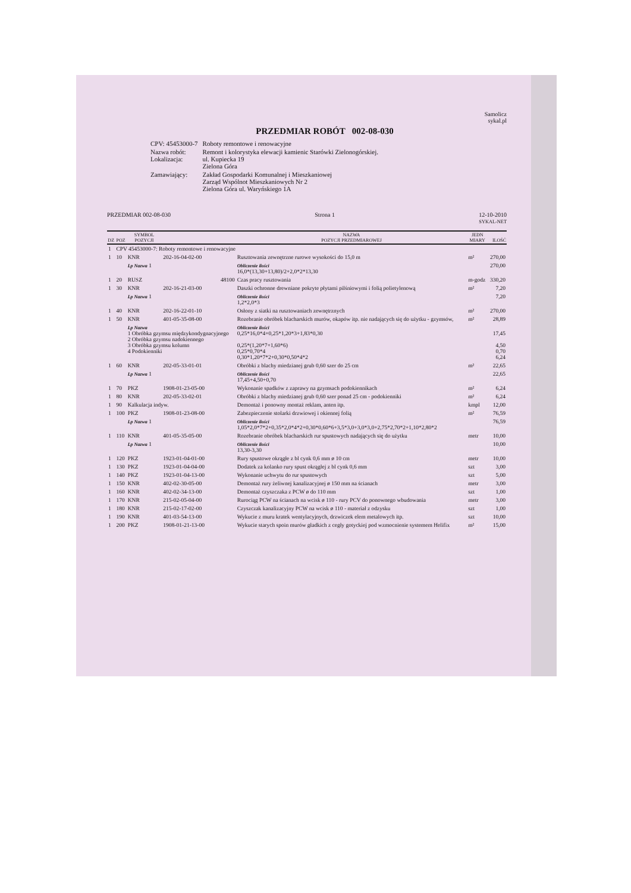Samolicz
sykal.pl
PRZEDMIAR ROBÓT 002-08-030
| | CPV: 45453000-7 | Roboty remontowe i renowacyjne |
| | Nazwa robót: Lokalizacja: | Remont i kolorystyka elewacji kamienic Starówki Zielonogórskiej. ul. Kupiecka 19 Zielona Góra |
| | Zamawiający: | Zakład Gospodarki Komunalnej i Mieszkaniowej Zarząd Wspólnot Mieszkaniowych Nr 2 Zielona Góra ul. Waryńskiego 1A |
PRZEDMIAR 002-08-030 Strona 1 12-10-2010
SYKAL-NET
| DZ | POZ | SYMBOL POZYCJI | | NAZWA POZYCJI PRZEDMIAROWEJ | JEDN MIARY | ILOŚĆ |
| --- | --- | --- | --- | --- | --- | --- |
| 1 | CPV 45453000-7: Roboty remontowe i renowacyjne | | | | | |
| 1 | 10 | KNR | 202-16-04-02-00 | Rusztowania zewnętrzne rurowe wysokości do 15,0 m | m² | 270,00 |
| | | Lp Nazwa 1 | | Obliczenie ilości 16,0*(13,30+13,80)/2+2,0*2*13,30 | | 270,00 |
| 1 | 20 | RUSZ | 48100 | Czas pracy rusztowania | m-godz | 330,20 |
| 1 | 30 | KNR | 202-16-21-03-00 | Daszki ochronne drewniane pokryte płytami pilśniowymi i folią polietylenową | m² | 7,20 |
| | | Lp Nazwa 1 | | Obliczenie ilości 1,2*2,0*3 | | 7,20 |
| 1 | 40 | KNR | 202-16-22-01-10 | Osłony z siatki na rusztowaniach zewnętrznych | m² | 270,00 |
| 1 | 50 | KNR | 401-05-35-08-00 | Rozebranie obróbek blacharskich murów, okapów itp. nie nadających się do użytku - gzymsów, | m² | 28,89 |
| | | Lp Nazwa 1 Obróbka gzymsu międzykondygnacyjnego 2 Obróbka gzymsu nadokiennego 3 Obróbka gzymsu kolumn 4 Podokienniki | | Obliczenie ilości 0,25*16,0*4+0,25*1,20*3+1,83*0,30 0,25*(1,20*7+1,60*6) 0,25*0,70*4 0,30*1,20*7*2+0,30*0,50*4*2 | | 17,45 4,50 0,70 6,24 |
| 1 | 60 | KNR | 202-05-33-01-01 | Obróbki z blachy miedzianej grub 0,60 szer do 25 cm | m² | 22,65 |
| | | Lp Nazwa 1 | | Obliczenie ilości 17,45+4,50+0,70 | | 22,65 |
| 1 | 70 | PKZ | 1908-01-23-05-00 | Wykonanie spadków z zaprawy na gzymsach podokiennikach | m² | 6,24 |
| 1 | 80 | KNR | 202-05-33-02-01 | Obróbki z blachy miedzianej grub 0,60 szer ponad 25 cm - podokienniki | m² | 6,24 |
| 1 | 90 | Kalkulacja indyw. | | Demontaż i ponowny montaż reklam, anten itp. | kmpl | 12,00 |
| 1 | 100 | PKZ | 1908-01-23-08-00 | Zabezpieczenie stolarki drzwiowej i okiennej folią | m² | 76,59 |
| | | Lp Nazwa 1 | | Obliczenie ilości 1,05*2,0*7*2+0,35*2,0*4*2+0,30*0,60*6+3,5*3,0+3,0*3,0+2,75*2,70*2+1,10*2,80*2 | | 76,59 |
| 1 | 110 | KNR | 401-05-35-05-00 | Rozebranie obróbek blacharskich rur spustowych nadających się do użytku | metr | 10,00 |
| | | Lp Nazwa 1 | | Obliczenie ilości 13,30-3,30 | | 10,00 |
| 1 | 120 | PKZ | 1923-01-04-01-00 | Rury spustowe okrągłe z bl cynk 0,6 mm ø 10 cm | metr | 10,00 |
| 1 | 130 | PKZ | 1923-01-04-04-00 | Dodatek za kolanko rury spust okrągłej z bl cynk 0,6 mm | szt | 3,00 |
| 1 | 140 | PKZ | 1923-01-04-13-00 | Wykonanie uchwytu do rur spustowych | szt | 5,00 |
| 1 | 150 | KNR | 402-02-30-05-00 | Demontaż rury żeliwnej kanalizacyjnej ø 150 mm na ścianach | metr | 3,00 |
| 1 | 160 | KNR | 402-02-34-13-00 | Demontaż czyszczaka z PCW ø do 110 mm | szt | 1,00 |
| 1 | 170 | KNR | 215-02-05-04-00 | Rurociąg PCW na ścianach na wcisk ø 110 - rury PCV do ponownego wbudowania | metr | 3,00 |
| 1 | 180 | KNR | 215-02-17-02-00 | Czyszczak kanalizacyjny PCW na wcisk ø 110 - materiał z odzysku | szt | 1,00 |
| 1 | 190 | KNR | 401-03-54-13-00 | Wykucie z muru kratek wentylacyjnych, drzwiczek elem metalowych itp. | szt | 10,00 |
| 1 | 200 | PKZ | 1908-01-21-13-00 | Wykucie starych spoin murów gładkich z cegły gotyckiej pod wzmocnienie systemem Helifix | m² | 15,00 |